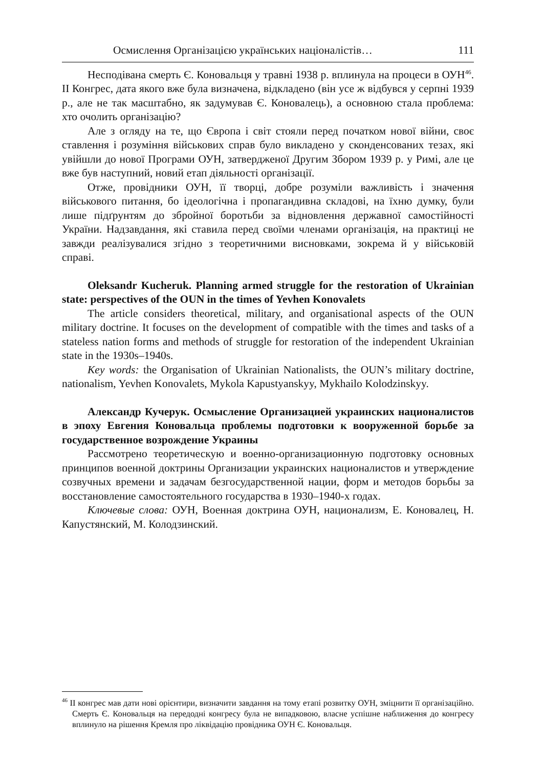Осмислення Організацією українських націоналістів… 111
Несподівана смерть Є. Коновальця у травні 1938 р. вплинула на процеси в ОУН<sup>46</sup>. ІІ Конгрес, дата якого вже була визначена, відкладено (він усе ж відбувся у серпні 1939 р., але не так масштабно, як задумував Є. Коновалець), а основною стала проблема: хто очолить організацію?
Але з огляду на те, що Європа і світ стояли перед початком нової війни, своє ставлення і розуміння військових справ було викладено у сконденсованих тезах, які увійшли до нової Програми ОУН, затвердженої Другим Збором 1939 р. у Римі, але це вже був наступний, новий етап діяльності організації.
Отже, провідники ОУН, її творці, добре розуміли важливість і значення військового питання, бо ідеологічна і пропагандивна складові, на їхню думку, були лише підґрунтям до збройної боротьби за відновлення державної самостійності України. Надзавдання, які ставила перед своїми членами організація, на практиці не завжди реалізувалися згідно з теоретичними висновками, зокрема й у військовій справі.
Oleksandr Kucheruk. Planning armed struggle for the restoration of Ukrainian state: perspectives of the OUN in the times of Yevhen Konovalets
The article considers theoretical, military, and organisational aspects of the OUN military doctrine. It focuses on the development of compatible with the times and tasks of a stateless nation forms and methods of struggle for restoration of the independent Ukrainian state in the 1930s–1940s.
Key words: the Organisation of Ukrainian Nationalists, the OUN’s military doctrine, nationalism, Yevhen Konovalets, Mykola Kapustyanskyy, Mykhailo Kolodzinskyy.
Александр Кучерук. Осмысление Организацией украинских националистов в эпоху Евгения Коновальца проблемы подготовки к вооруженной борьбе за государственное возрождение Украины
Рассмотрено теоретическую и военно-организационную подготовку основных принципов военной доктрины Организации украинских националистов и утверждение созвучных времени и задачам безгосударственной нации, форм и методов борьбы за восстановление самостоятельного государства в 1930–1940-х годах.
Ключевые слова: ОУН, Военная доктрина ОУН, национализм, Е. Коновалец, Н. Капустянский, М. Колодзинский.
<sup>46</sup> ІІ конгрес мав дати нові орієнтири, визначити завдання на тому етапі розвитку ОУН, зміцнити її організаційно. Смерть Є. Коновальця на передодні конгресу була не випадковою, власне успішне наближення до конгресу вплинуло на рішення Кремля про ліквідацію провідника ОУН Є. Коновальця.